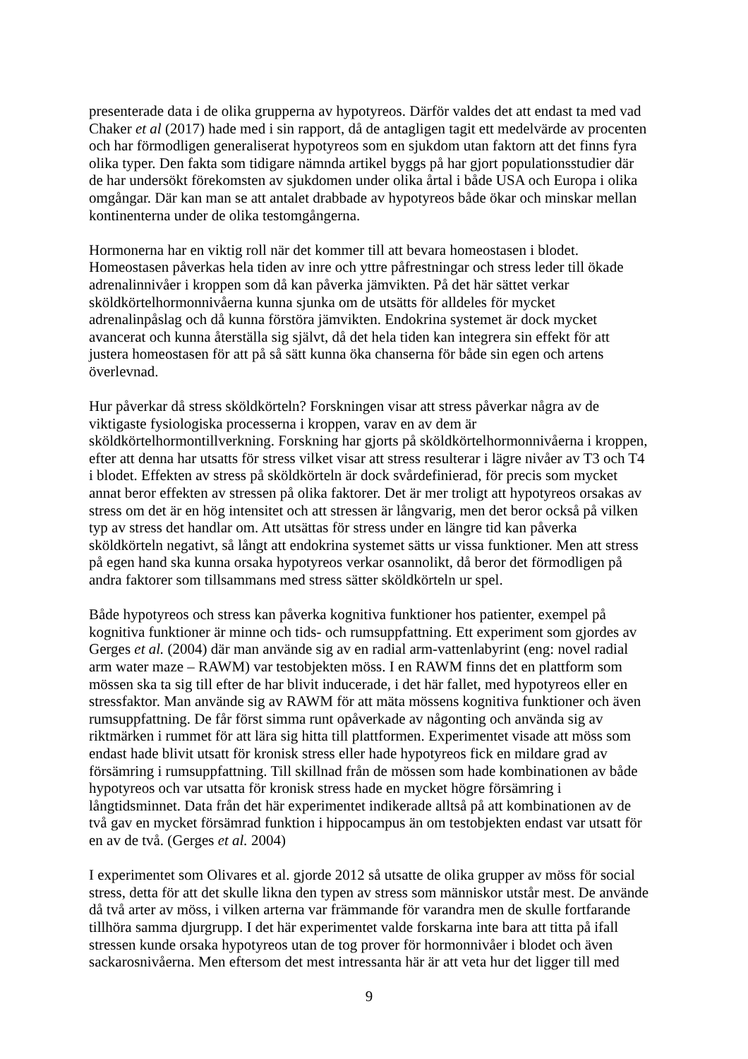presenterade data i de olika grupperna av hypotyreos. Därför valdes det att endast ta med vad Chaker et al (2017) hade med i sin rapport, då de antagligen tagit ett medelvärde av procenten och har förmodligen generaliserat hypotyreos som en sjukdom utan faktorn att det finns fyra olika typer. Den fakta som tidigare nämnda artikel byggs på har gjort populationsstudier där de har undersökt förekomsten av sjukdomen under olika årtal i både USA och Europa i olika omgångar. Där kan man se att antalet drabbade av hypotyreos både ökar och minskar mellan kontinenterna under de olika testomgångerna.
Hormonerna har en viktig roll när det kommer till att bevara homeostasen i blodet. Homeostasen påverkas hela tiden av inre och yttre påfrestningar och stress leder till ökade adrenalinnivåer i kroppen som då kan påverka jämvikten. På det här sättet verkar sköldkörtelhormonnivåerna kunna sjunka om de utsätts för alldeles för mycket adrenalinpåslag och då kunna förstöra jämvikten. Endokrina systemet är dock mycket avancerat och kunna återställa sig självt, då det hela tiden kan integrera sin effekt för att justera homeostasen för att på så sätt kunna öka chanserna för både sin egen och artens överlevnad.
Hur påverkar då stress sköldkörteln? Forskningen visar att stress påverkar några av de viktigaste fysiologiska processerna i kroppen, varav en av dem är sköldkörtelhormontillverkning. Forskning har gjorts på sköldkörtelhormonnivåerna i kroppen, efter att denna har utsatts för stress vilket visar att stress resulterar i lägre nivåer av T3 och T4 i blodet. Effekten av stress på sköldkörteln är dock svårdefinierad, för precis som mycket annat beror effekten av stressen på olika faktorer. Det är mer troligt att hypotyreos orsakas av stress om det är en hög intensitet och att stressen är långvarig, men det beror också på vilken typ av stress det handlar om. Att utsättas för stress under en längre tid kan påverka sköldkörteln negativt, så långt att endokrina systemet sätts ur vissa funktioner. Men att stress på egen hand ska kunna orsaka hypotyreos verkar osannolikt, då beror det förmodligen på andra faktorer som tillsammans med stress sätter sköldkörteln ur spel.
Både hypotyreos och stress kan påverka kognitiva funktioner hos patienter, exempel på kognitiva funktioner är minne och tids- och rumsuppfattning. Ett experiment som gjordes av Gerges et al. (2004) där man använde sig av en radial arm-vattenlabyrint (eng: novel radial arm water maze – RAWM) var testobjekten möss. I en RAWM finns det en plattform som mössen ska ta sig till efter de har blivit inducerade, i det här fallet, med hypotyreos eller en stressfaktor. Man använde sig av RAWM för att mäta mössens kognitiva funktioner och även rumsuppfattning. De får först simma runt opåverkade av någonting och använda sig av riktmärken i rummet för att lära sig hitta till plattformen. Experimentet visade att möss som endast hade blivit utsatt för kronisk stress eller hade hypotyreos fick en mildare grad av försämring i rumsuppfattning. Till skillnad från de mössen som hade kombinationen av både hypotyreos och var utsatta för kronisk stress hade en mycket högre försämring i långtidsminnet. Data från det här experimentet indikerade alltså på att kombinationen av de två gav en mycket försämrad funktion i hippocampus än om testobjekten endast var utsatt för en av de två. (Gerges et al. 2004)
I experimentet som Olivares et al. gjorde 2012 så utsatte de olika grupper av möss för social stress, detta för att det skulle likna den typen av stress som människor utstår mest. De använde då två arter av möss, i vilken arterna var främmande för varandra men de skulle fortfarande tillhöra samma djurgrupp. I det här experimentet valde forskarna inte bara att titta på ifall stressen kunde orsaka hypotyreos utan de tog prover för hormonnivåer i blodet och även sackarosnivåerna. Men eftersom det mest intressanta här är att veta hur det ligger till med
9